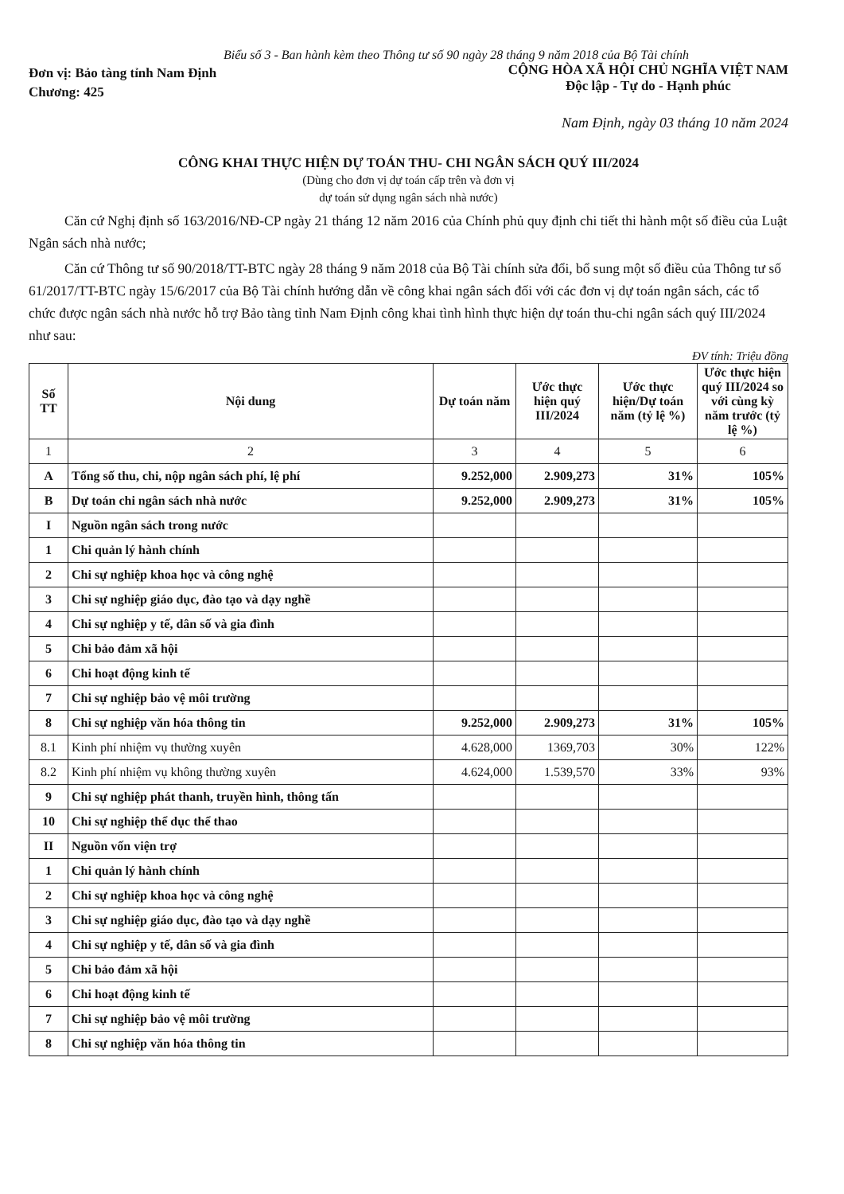Biểu số 3 - Ban hành kèm theo Thông tư số 90 ngày 28 tháng 9 năm 2018 của Bộ Tài chính
Đơn vị: Bảo tàng tỉnh Nam Định
Chương: 425
CỘNG HÒA XÃ HỘI CHỦ NGHĨA VIỆT NAM
Độc lập - Tự do - Hạnh phúc
Nam Định, ngày 03 tháng 10 năm 2024
CÔNG KHAI THỰC HIỆN DỰ TOÁN THU- CHI NGÂN SÁCH QUÝ III/2024
(Dùng cho đơn vị dự toán cấp trên và đơn vị
dự toán sử dụng ngân sách nhà nước)
Căn cứ Nghị định số 163/2016/NĐ-CP ngày 21 tháng 12 năm 2016 của Chính phủ quy định chi tiết thi hành một số điều của Luật Ngân sách nhà nước;
Căn cứ Thông tư số 90/2018/TT-BTC ngày 28 tháng 9 năm 2018 của Bộ Tài chính sửa đổi, bổ sung một số điều của Thông tư số 61/2017/TT-BTC ngày 15/6/2017 của Bộ Tài chính hướng dẫn về công khai ngân sách đối với các đơn vị dự toán ngân sách, các tổ chức được ngân sách nhà nước hỗ trợ Bảo tàng tỉnh Nam Định công khai tình hình thực hiện dự toán thu-chi ngân sách quý III/2024 như sau:
ĐV tính: Triệu đồng
| Số TT | Nội dung | Dự toán năm | Ước thực hiện quý III/2024 | Ước thực hiện/Dự toán năm (tỷ lệ %) | Ước thực hiện quý III/2024 so với cùng kỳ năm trước (tỷ lệ %) |
| --- | --- | --- | --- | --- | --- |
| 1 | 2 | 3 | 4 | 5 | 6 |
| A | Tổng số thu, chi, nộp ngân sách phí, lệ phí | 9.252,000 | 2.909,273 | 31% | 105% |
| B | Dự toán chi ngân sách nhà nước | 9.252,000 | 2.909,273 | 31% | 105% |
| I | Nguồn ngân sách trong nước | | | | |
| 1 | Chi quản lý hành chính | | | | |
| 2 | Chi sự nghiệp khoa học và công nghệ | | | | |
| 3 | Chi sự nghiệp giáo dục, đào tạo và dạy nghề | | | | |
| 4 | Chi sự nghiệp y tế, dân số và gia đình | | | | |
| 5 | Chi bảo đảm xã hội | | | | |
| 6 | Chi hoạt động kinh tế | | | | |
| 7 | Chi sự nghiệp bảo vệ môi trường | | | | |
| 8 | Chi sự nghiệp văn hóa thông tin | 9.252,000 | 2.909,273 | 31% | 105% |
| 8.1 | Kinh phí nhiệm vụ thường xuyên | 4.628,000 | 1369,703 | 30% | 122% |
| 8.2 | Kinh phí nhiệm vụ không thường xuyên | 4.624,000 | 1.539,570 | 33% | 93% |
| 9 | Chi sự nghiệp phát thanh, truyền hình, thông tấn | | | | |
| 10 | Chi sự nghiệp thể dục thể thao | | | | |
| II | Nguồn vốn viện trợ | | | | |
| 1 | Chi quản lý hành chính | | | | |
| 2 | Chi sự nghiệp khoa học và công nghệ | | | | |
| 3 | Chi sự nghiệp giáo dục, đào tạo và dạy nghề | | | | |
| 4 | Chi sự nghiệp y tế, dân số và gia đình | | | | |
| 5 | Chi bảo đảm xã hội | | | | |
| 6 | Chi hoạt động kinh tế | | | | |
| 7 | Chi sự nghiệp bảo vệ môi trường | | | | |
| 8 | Chi sự nghiệp văn hóa thông tin | | | | |